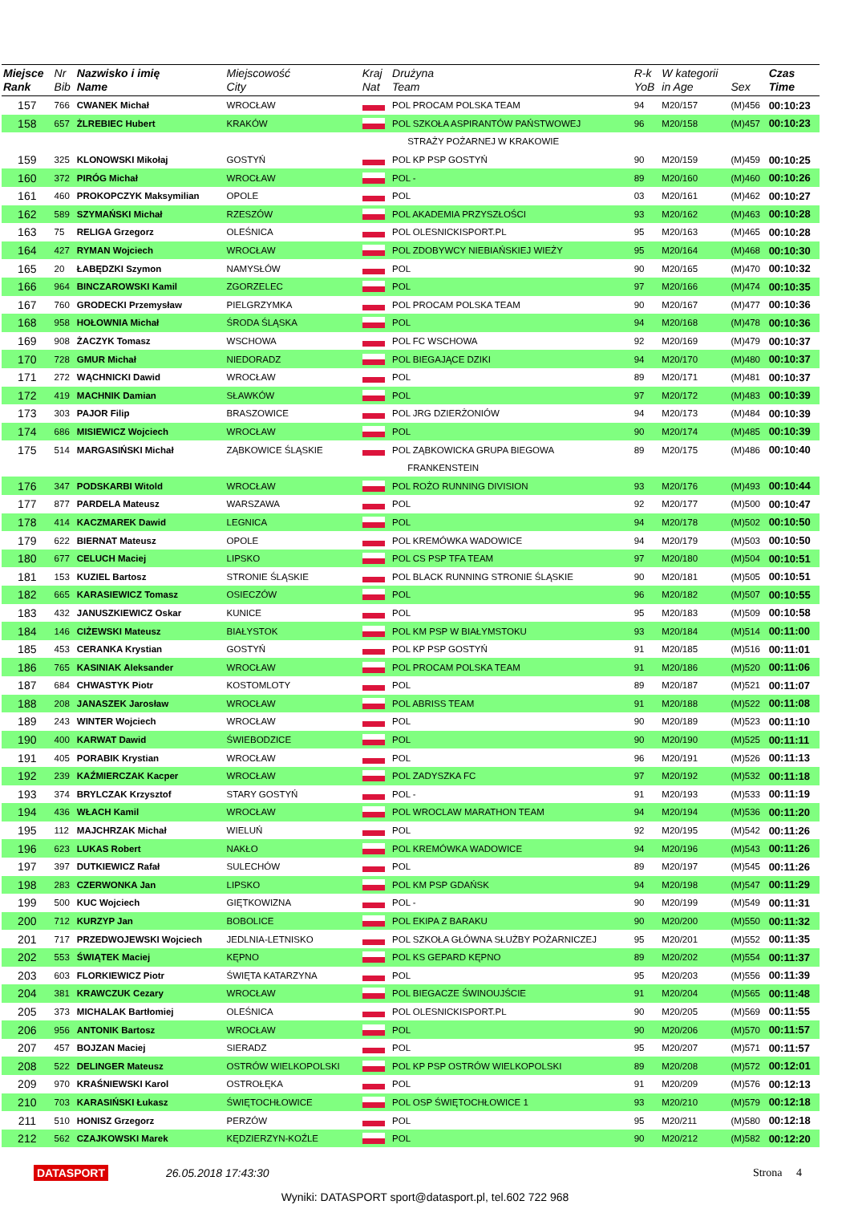| Miejsce Rank | Nr Bib | Nazwisko i imię Name | Miejscowość City | Kraj Nat | Drużyna Team | R-k YoB | W kategorii in Age | Sex | Czas Time |
| --- | --- | --- | --- | --- | --- | --- | --- | --- | --- |
| 157 | 766 | CWANEK Michał | WROCŁAW | | POL PROCAM POLSKA TEAM | 94 | M20/157 | (M)456 | 00:10:23 |
| 158 | 657 | ŻLREBIEC Hubert | KRAKÓW | | POL SZKOŁA ASPIRANTÓW PAŃSTWOWEJ | 96 | M20/158 | (M)457 | 00:10:23 |
| | | | | | STRAŻY POŻARNEJ W KRAKOWIE | | | | |
| 159 | 325 | KLONOWSKI Mikołaj | GOSTYŃ | | POL KP PSP GOSTYŃ | 90 | M20/159 | (M)459 | 00:10:25 |
| 160 | 372 | PIRÓG Michał | WROCŁAW | | POL - | 89 | M20/160 | (M)460 | 00:10:26 |
| 161 | 460 | PROKOPCZYK Maksymilian | OPOLE | | POL | 03 | M20/161 | (M)462 | 00:10:27 |
| 162 | 589 | SZYMAŃSKI Michał | RZESZÓW | | POL AKADEMIA PRZYSZŁOŚCI | 93 | M20/162 | (M)463 | 00:10:28 |
| 163 | 75 | RELIGA Grzegorz | OLEŚNICA | | POL OLESNICKISPORT.PL | 95 | M20/163 | (M)465 | 00:10:28 |
| 164 | 427 | RYMAN Wojciech | WROCŁAW | | POL ZDOBYWCY NIEBIAŃSKIEJ WIEŻY | 95 | M20/164 | (M)468 | 00:10:30 |
| 165 | 20 | ŁABĘDZKI Szymon | NAMYSŁÓW | | POL | 90 | M20/165 | (M)470 | 00:10:32 |
| 166 | 964 | BINCZAROWSKI Kamil | ZGORZELEC | | POL | 97 | M20/166 | (M)474 | 00:10:35 |
| 167 | 760 | GRODECKI Przemysław | PIELGRZYMKA | | POL PROCAM POLSKA TEAM | 90 | M20/167 | (M)477 | 00:10:36 |
| 168 | 958 | HOŁOWNIA Michał | ŚRODA ŚLĄSKA | | POL | 94 | M20/168 | (M)478 | 00:10:36 |
| 169 | 908 | ŻACZYK Tomasz | WSCHOWA | | POL FC WSCHOWA | 92 | M20/169 | (M)479 | 00:10:37 |
| 170 | 728 | GMUR Michał | NIEDORADZ | | POL BIEGAJĄCE DZIKI | 94 | M20/170 | (M)480 | 00:10:37 |
| 171 | 272 | WĄCHNICKI Dawid | WROCŁAW | | POL | 89 | M20/171 | (M)481 | 00:10:37 |
| 172 | 419 | MACHNIK Damian | SŁAWKÓW | | POL | 97 | M20/172 | (M)483 | 00:10:39 |
| 173 | 303 | PAJOR Filip | BRASZOWICE | | POL JRG DZIERŻONIÓW | 94 | M20/173 | (M)484 | 00:10:39 |
| 174 | 686 | MISIEWICZ Wojciech | WROCŁAW | | POL | 90 | M20/174 | (M)485 | 00:10:39 |
| 175 | 514 | MARGASIŃSKI Michał | ZĄBKOWICE ŚLĄSKIE | | POL ZĄBKOWICKA GRUPA BIEGOWA | 89 | M20/175 | (M)486 | 00:10:40 |
| | | | | | FRANKENSTEIN | | | | |
| 176 | 347 | PODSKARBI Witold | WROCŁAW | | POL ROŻO RUNNING DIVISION | 93 | M20/176 | (M)493 | 00:10:44 |
| 177 | 877 | PARDELA Mateusz | WARSZAWA | | POL | 92 | M20/177 | (M)500 | 00:10:47 |
| 178 | 414 | KACZMAREK Dawid | LEGNICA | | POL | 94 | M20/178 | (M)502 | 00:10:50 |
| 179 | 622 | BIERNAT Mateusz | OPOLE | | POL KREMÓWKA WADOWICE | 94 | M20/179 | (M)503 | 00:10:50 |
| 180 | 677 | CELUCH Maciej | LIPSKO | | POL CS PSP TFA TEAM | 97 | M20/180 | (M)504 | 00:10:51 |
| 181 | 153 | KUZIEL Bartosz | STRONIE ŚLĄSKIE | | POL BLACK RUNNING STRONIE ŚLĄSKIE | 90 | M20/181 | (M)505 | 00:10:51 |
| 182 | 665 | KARASIEWICZ Tomasz | OSIECZÓW | | POL | 96 | M20/182 | (M)507 | 00:10:55 |
| 183 | 432 | JANUSZKIEWICZ Oskar | KUNICE | | POL | 95 | M20/183 | (M)509 | 00:10:58 |
| 184 | 146 | CIŻEWSKI Mateusz | BIAŁYSTOK | | POL KM PSP W BIAŁYMSTOKU | 93 | M20/184 | (M)514 | 00:11:00 |
| 185 | 453 | CERANKA Krystian | GOSTYŃ | | POL KP PSP GOSTYŃ | 91 | M20/185 | (M)516 | 00:11:01 |
| 186 | 765 | KASINIAK Aleksander | WROCŁAW | | POL PROCAM POLSKA TEAM | 91 | M20/186 | (M)520 | 00:11:06 |
| 187 | 684 | CHWASTYK Piotr | KOSTOMLOTY | | POL | 89 | M20/187 | (M)521 | 00:11:07 |
| 188 | 208 | JANASZEK Jarosław | WROCŁAW | | POL ABRISS TEAM | 91 | M20/188 | (M)522 | 00:11:08 |
| 189 | 243 | WINTER Wojciech | WROCŁAW | | POL | 90 | M20/189 | (M)523 | 00:11:10 |
| 190 | 400 | KARWAT Dawid | ŚWIEBODZICE | | POL | 90 | M20/190 | (M)525 | 00:11:11 |
| 191 | 405 | PORABIK Krystian | WROCŁAW | | POL | 96 | M20/191 | (M)526 | 00:11:13 |
| 192 | 239 | KAŹMIERCZAK Kacper | WROCŁAW | | POL ZADYSZKA FC | 97 | M20/192 | (M)532 | 00:11:18 |
| 193 | 374 | BRYLCZAK Krzysztof | STARY GOSTYŃ | | POL - | 91 | M20/193 | (M)533 | 00:11:19 |
| 194 | 436 | WŁACH Kamil | WROCŁAW | | POL WROCLAW MARATHON TEAM | 94 | M20/194 | (M)536 | 00:11:20 |
| 195 | 112 | MAJCHRZAK Michał | WIELUŃ | | POL | 92 | M20/195 | (M)542 | 00:11:26 |
| 196 | 623 | LUKAS Robert | NAKŁO | | POL KREMÓWKA WADOWICE | 94 | M20/196 | (M)543 | 00:11:26 |
| 197 | 397 | DUTKIEWICZ Rafał | SULECHÓW | | POL | 89 | M20/197 | (M)545 | 00:11:26 |
| 198 | 283 | CZERWONKA Jan | LIPSKO | | POL KM PSP GDAŃSK | 94 | M20/198 | (M)547 | 00:11:29 |
| 199 | 500 | KUC Wojciech | GIĘTKOWIZNA | | POL - | 90 | M20/199 | (M)549 | 00:11:31 |
| 200 | 712 | KURZYP Jan | BOBOLICE | | POL EKIPA Z BARAKU | 90 | M20/200 | (M)550 | 00:11:32 |
| 201 | 717 | PRZEDWOJEWSKI Wojciech | JEDLNIA-LETNISKO | | POL SZKOŁA GŁÓWNA SŁUŻBY POŻARNICZEJ | 95 | M20/201 | (M)552 | 00:11:35 |
| 202 | 553 | ŚWIĄTEK Maciej | KĘPNO | | POL KS GEPARD KĘPNO | 89 | M20/202 | (M)554 | 00:11:37 |
| 203 | 603 | FLORKIEWICZ Piotr | ŚWIĘTA KATARZYNA | | POL | 95 | M20/203 | (M)556 | 00:11:39 |
| 204 | 381 | KRAWCZUK Cezary | WROCŁAW | | POL BIEGACZE ŚWINOUJŚCIE | 91 | M20/204 | (M)565 | 00:11:48 |
| 205 | 373 | MICHALAK Bartłomiej | OLEŚNICA | | POL OLESNICKISPORT.PL | 90 | M20/205 | (M)569 | 00:11:55 |
| 206 | 956 | ANTONIK Bartosz | WROCŁAW | | POL | 90 | M20/206 | (M)570 | 00:11:57 |
| 207 | 457 | BOJZAN Maciej | SIERADZ | | POL | 95 | M20/207 | (M)571 | 00:11:57 |
| 208 | 522 | DELINGER Mateusz | OSTRÓW WIELKOPOLSKI | | POL KP PSP OSTRÓW WIELKOPOLSKI | 89 | M20/208 | (M)572 | 00:12:01 |
| 209 | 970 | KRAŚNIEWSKI Karol | OSTROŁĘKA | | POL | 91 | M20/209 | (M)576 | 00:12:13 |
| 210 | 703 | KARASIŃSKI Łukasz | ŚWIĘTOCHŁOWICE | | POL OSP ŚWIĘTOCHŁOWICE 1 | 93 | M20/210 | (M)579 | 00:12:18 |
| 211 | 510 | HONISZ Grzegorz | PERZÓW | | POL | 95 | M20/211 | (M)580 | 00:12:18 |
| 212 | 562 | CZAJKOWSKI Marek | KĘDZIERZYN-KOŹLE | | POL | 90 | M20/212 | (M)582 | 00:12:20 |
DATASPORT 26.05.2018 17:43:30 Strona 4
Wyniki: DATASPORT sport@datasport.pl, tel.602 722 968